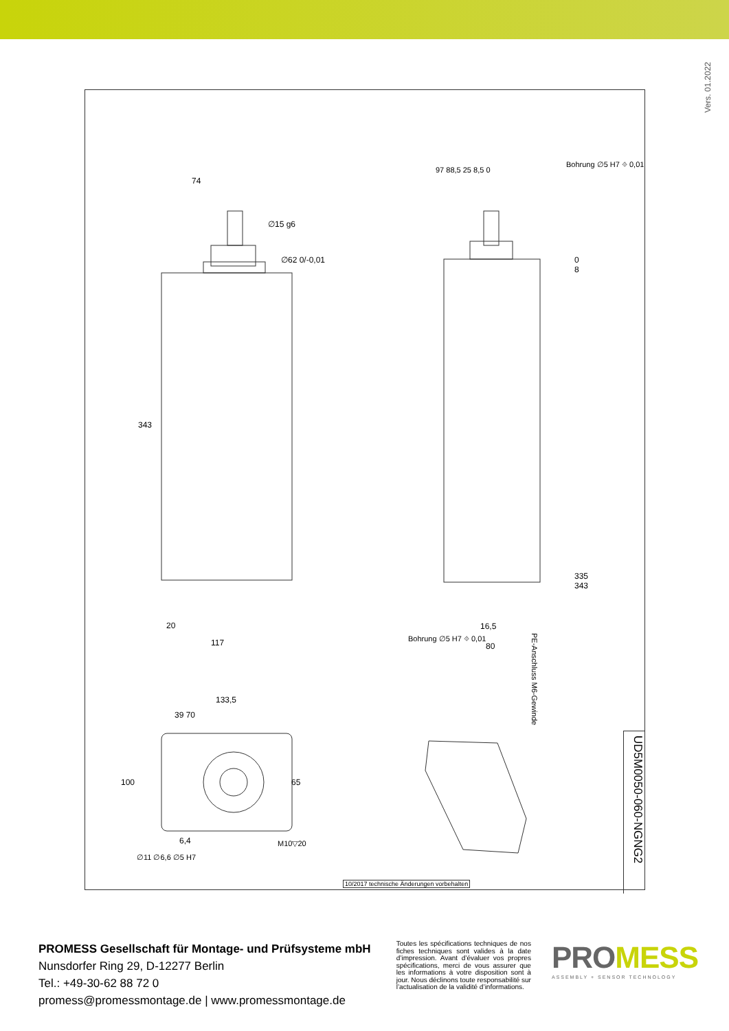Vers. 01.2022
10/2017 technische Änderungen vorbehalten
UD5M0050-060-NGNG2
74
∅15 g6
∅62 0/-0,01
343
20
117
133,5
39 70
65
100
6,4
∅11 ∅6,6 ∅5 H7
M10▽20
97 88,5 25 8,5 0
Bohrung ∅5 H7 ⌖ 0,01
0
8
335
343
16,5
80
Bohrung ∅5 H7 ⌖ 0,01
PE-Anschluss M6-Gewinde
PROMESS Gesellschaft für Montage- und Prüfsysteme mbH
Nunsdorfer Ring 29, D-12277 Berlin
Tel.: +49-30-62 88 72 0
promess@promessmontage.de | www.promessmontage.de
Toutes les spécifications techniques de nos fiches techniques sont valides à la date d’impression. Avant d’évaluer vos propres spécifications, merci de vous assurer que les informations à votre disposition sont à jour. Nous déclinons toute responsabilité sur l’actualisation de la validité d’informations.
PROMESS
ASSEMBLY + SENSOR TECHNOLOGY